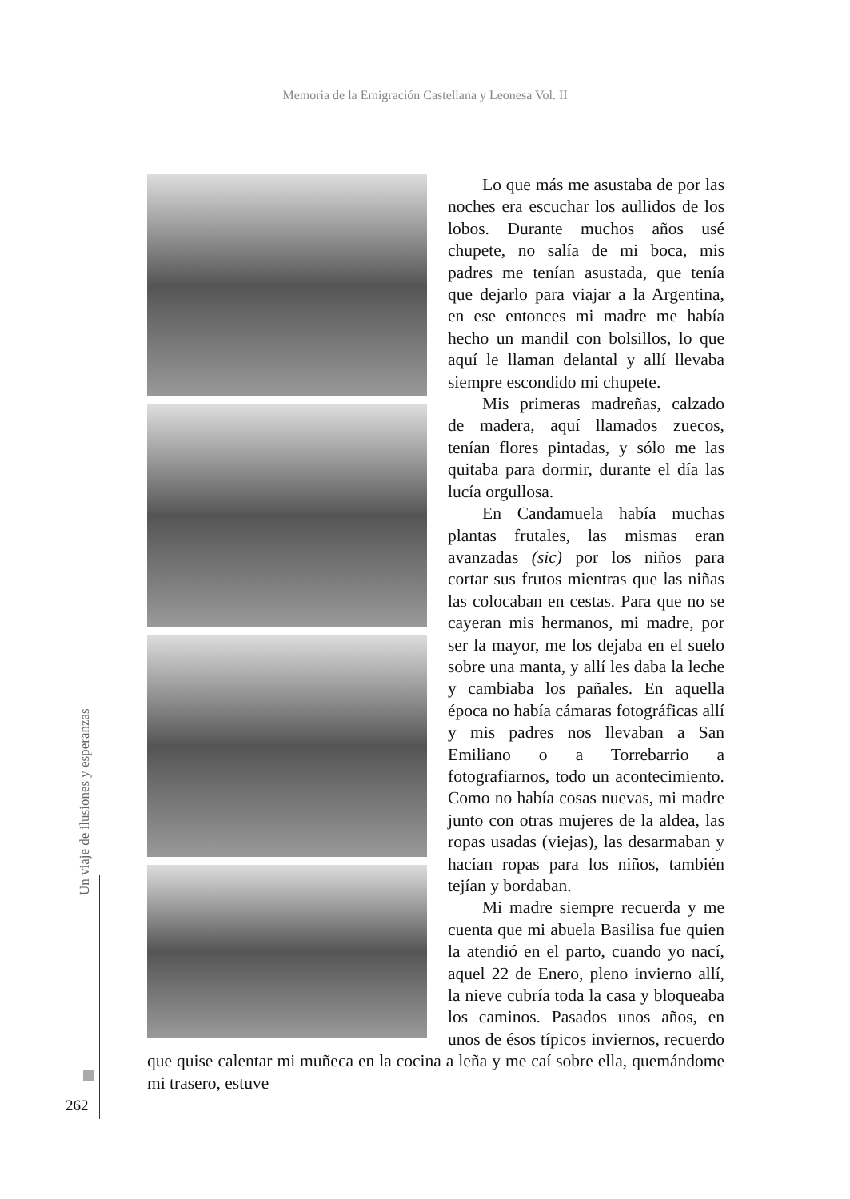Memoria de la Emigración Castellana y Leonesa Vol. II
Un viaje de ilusiones y esperanzas
262
Lo que más me asustaba de por las noches era escuchar los aullidos de los lobos. Durante muchos años usé chupete, no salía de mi boca, mis padres me tenían asustada, que tenía que dejarlo para viajar a la Argentina, en ese entonces mi madre me había hecho un mandil con bolsillos, lo que aquí le llaman delantal y allí llevaba siempre escondido mi chupete.
Mis primeras madreñas, calzado de madera, aquí llamados zuecos, tenían flores pintadas, y sólo me las quitaba para dormir, durante el día las lucía orgullosa.
En Candamuela había muchas plantas frutales, las mismas eran avanzadas (sic) por los niños para cortar sus frutos mientras que las niñas las colocaban en cestas. Para que no se cayeran mis hermanos, mi madre, por ser la mayor, me los dejaba en el suelo sobre una manta, y allí les daba la leche y cambiaba los pañales. En aquella época no había cámaras fotográficas allí y mis padres nos llevaban a San Emiliano o a Torrebarrio a fotografiarnos, todo un acontecimiento. Como no había cosas nuevas, mi madre junto con otras mujeres de la aldea, las ropas usadas (viejas), las desarmaban y hacían ropas para los niños, también tejían y bordaban.
Mi madre siempre recuerda y me cuenta que mi abuela Basilisa fue quien la atendió en el parto, cuando yo nací, aquel 22 de Enero, pleno invierno allí, la nieve cubría toda la casa y bloqueaba los caminos. Pasados unos años, en unos de ésos típicos inviernos, recuerdo que quise calentar mi muñeca en la cocina a leña y me caí sobre ella, quemándome mi trasero, estuve